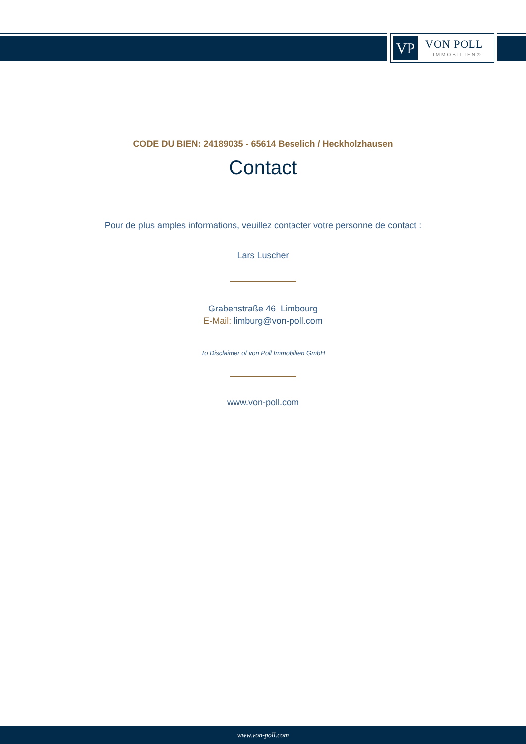VP VON POLL
IMMOBILIEN®
CODE DU BIEN: 24189035 - 65614 Beselich / Heckholzhausen
Contact
Pour de plus amples informations, veuillez contacter votre personne de contact :
Lars Luscher
Grabenstraße 46 Limbourg
E-Mail: limburg@von-poll.com
To Disclaimer of von Poll Immobilien GmbH
www.von-poll.com
www.von-poll.com